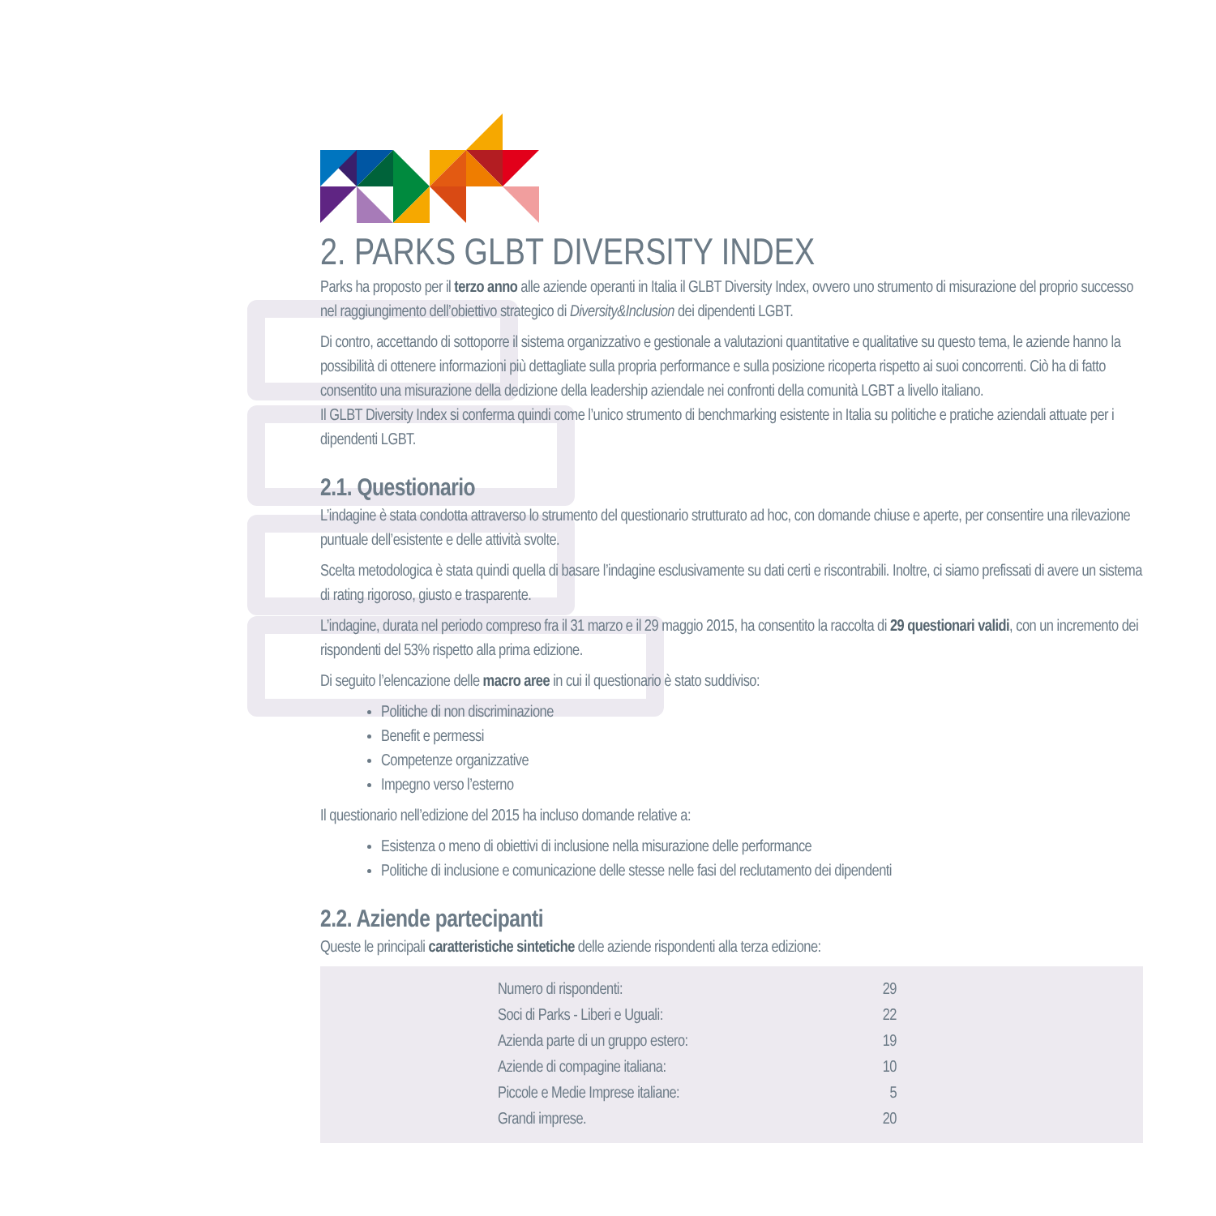2. PARKS GLBT DIVERSITY INDEX
Parks ha proposto per il terzo anno alle aziende operanti in Italia il GLBT Diversity Index, ovvero uno strumento di misurazione del proprio successo nel raggiungimento dell’obiettivo strategico di Diversity&Inclusion dei dipendenti LGBT.
Di contro, accettando di sottoporre il sistema organizzativo e gestionale a valutazioni quantitative e qualitative su questo tema, le aziende hanno la possibilità di ottenere informazioni più dettagliate sulla propria performance e sulla posizione ricoperta rispetto ai suoi concorrenti. Ciò ha di fatto consentito una misurazione della dedizione della leadership aziendale nei confronti della comunità LGBT a livello italiano.
Il GLBT Diversity Index si conferma quindi come l’unico strumento di benchmarking esistente in Italia su politiche e pratiche aziendali attuate per i dipendenti LGBT.
2.1. Questionario
L’indagine è stata condotta attraverso lo strumento del questionario strutturato ad hoc, con domande chiuse e aperte, per consentire una rilevazione puntuale dell’esistente e delle attività svolte.
Scelta metodologica è stata quindi quella di basare l’indagine esclusivamente su dati certi e riscontrabili. Inoltre, ci siamo prefissati di avere un sistema di rating rigoroso, giusto e trasparente.
L’indagine, durata nel periodo compreso fra il 31 marzo e il 29 maggio 2015, ha consentito la raccolta di 29 questionari validi, con un incremento dei rispondenti del 53% rispetto alla prima edizione.
Di seguito l’elencazione delle macro aree in cui il questionario è stato suddiviso:
Politiche di non discriminazione
Benefit e permessi
Competenze organizzative
Impegno verso l’esterno
Il questionario nell’edizione del 2015 ha incluso domande relative a:
Esistenza o meno di obiettivi di inclusione nella misurazione delle performance
Politiche di inclusione e comunicazione delle stesse nelle fasi del reclutamento dei dipendenti
2.2. Aziende partecipanti
Queste le principali caratteristiche sintetiche delle aziende rispondenti alla terza edizione:
| | Numero di rispondenti: | 29 | |
| | Soci di Parks - Liberi e Uguali: | 22 | |
| | Azienda parte di un gruppo estero: | 19 | |
| | Aziende di compagine italiana: | 10 | |
| | Piccole e Medie Imprese italiane: | 5 | |
| | Grandi imprese. | 20 | |